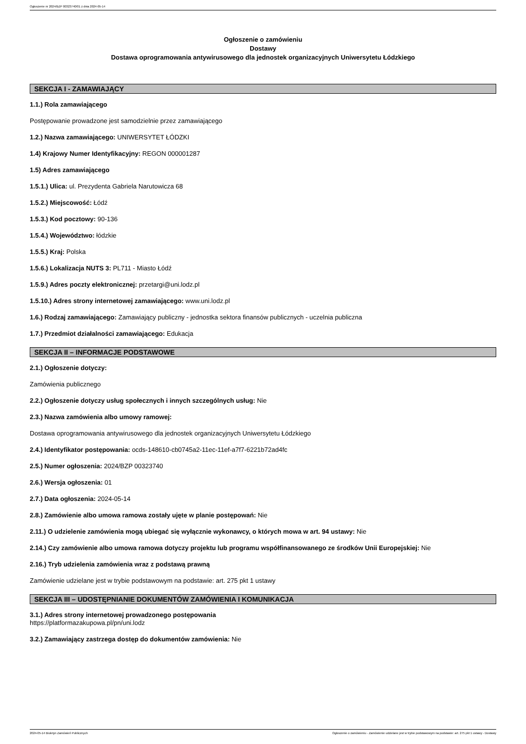Ogłoszenie nr 2024/BZP 00323740/01 z dnia 2024-05-14
Ogłoszenie o zamówieniu
Dostawy
Dostawa oprogramowania antywirusowego dla jednostek organizacyjnych Uniwersytetu Łódzkiego
SEKCJA I - ZAMAWIAJĄCY
1.1.) Rola zamawiającego
Postępowanie prowadzone jest samodzielnie przez zamawiającego
1.2.) Nazwa zamawiającego: UNIWERSYTET ŁÓDZKI
1.4) Krajowy Numer Identyfikacyjny: REGON 000001287
1.5) Adres zamawiającego
1.5.1.) Ulica: ul. Prezydenta Gabriela Narutowicza 68
1.5.2.) Miejscowość: Łódź
1.5.3.) Kod pocztowy: 90-136
1.5.4.) Województwo: łódzkie
1.5.5.) Kraj: Polska
1.5.6.) Lokalizacja NUTS 3: PL711 - Miasto Łódź
1.5.9.) Adres poczty elektronicznej: przetargi@uni.lodz.pl
1.5.10.) Adres strony internetowej zamawiającego: www.uni.lodz.pl
1.6.) Rodzaj zamawiającego: Zamawiający publiczny - jednostka sektora finansów publicznych - uczelnia publiczna
1.7.) Przedmiot działalności zamawiającego: Edukacja
SEKCJA II – INFORMACJE PODSTAWOWE
2.1.) Ogłoszenie dotyczy:
Zamówienia publicznego
2.2.) Ogłoszenie dotyczy usług społecznych i innych szczególnych usług: Nie
2.3.) Nazwa zamówienia albo umowy ramowej:
Dostawa oprogramowania antywirusowego dla jednostek organizacyjnych Uniwersytetu Łódzkiego
2.4.) Identyfikator postępowania: ocds-148610-cb0745a2-11ec-11ef-a7f7-6221b72ad4fc
2.5.) Numer ogłoszenia: 2024/BZP 00323740
2.6.) Wersja ogłoszenia: 01
2.7.) Data ogłoszenia: 2024-05-14
2.8.) Zamówienie albo umowa ramowa zostały ujęte w planie postępowań: Nie
2.11.) O udzielenie zamówienia mogą ubiegać się wyłącznie wykonawcy, o których mowa w art. 94 ustawy: Nie
2.14.) Czy zamówienie albo umowa ramowa dotyczy projektu lub programu współfinansowanego ze środków Unii Europejskiej: Nie
2.16.) Tryb udzielenia zamówienia wraz z podstawą prawną
Zamówienie udzielane jest w trybie podstawowym na podstawie: art. 275 pkt 1 ustawy
SEKCJA III – UDOSTĘPNIANIE DOKUMENTÓW ZAMÓWIENIA I KOMUNIKACJA
3.1.) Adres strony internetowej prowadzonego postępowania
https://platformazakupowa.pl/pn/uni.lodz
3.2.) Zamawiający zastrzega dostęp do dokumentów zamówienia: Nie
2024-05-14 Biuletyn Zamówień Publicznych Ogłoszenie o zamówieniu - Zamówienie udzielane jest w trybie podstawowym na podstawie: art. 275 pkt 1 ustawy - Dostawy